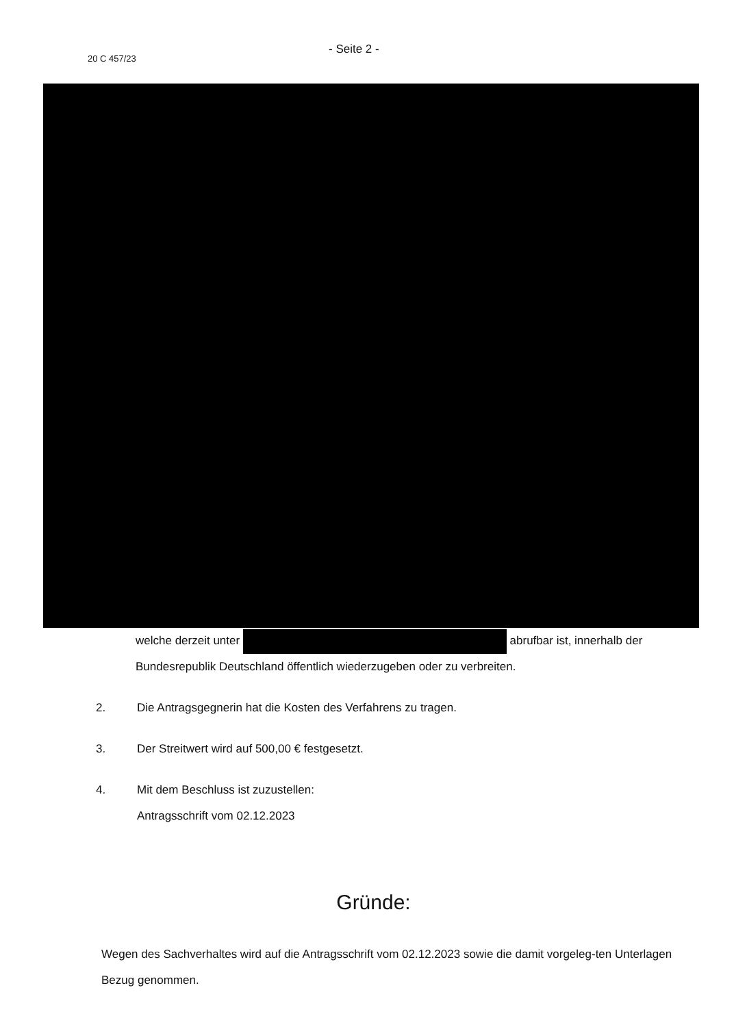20 C 457/23
- Seite 2 -
welche derzeit unter abrufbar ist, innerhalb der Bundesrepublik Deutschland öffentlich wiederzugeben oder zu verbreiten.
2. Die Antragsgegnerin hat die Kosten des Verfahrens zu tragen.
3. Der Streitwert wird auf 500,00 € festgesetzt.
4. Mit dem Beschluss ist zuzustellen:
Antragsschrift vom 02.12.2023
Gründe:
Wegen des Sachverhaltes wird auf die Antragsschrift vom 02.12.2023 sowie die damit vorgeleg-ten Unterlagen Bezug genommen.